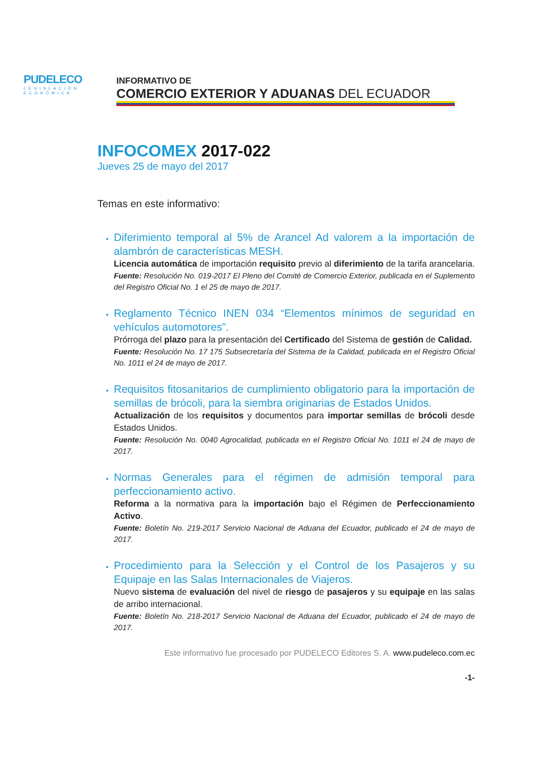PUDELECO
LEGISLACIÓN ECONÓMICA
INFORMATIVO DE
COMERCIO EXTERIOR Y ADUANAS DEL ECUADOR
INFOCOMEX 2017-022
Jueves 25 de mayo del 2017
Temas en este informativo:
Diferimiento temporal al 5% de Arancel Ad valorem a la importación de alambrón de características MESH.
Licencia automática de importación requisito previo al diferimiento de la tarifa arancelaria.
Fuente: Resolución No. 019-2017 El Pleno del Comité de Comercio Exterior, publicada en el Suplemento del Registro Oficial No. 1 el 25 de mayo de 2017.
Reglamento Técnico INEN 034 “Elementos mínimos de seguridad en vehículos automotores”.
Prórroga del plazo para la presentación del Certificado del Sistema de gestión de Calidad.
Fuente: Resolución No. 17 175 Subsecretaría del Sistema de la Calidad, publicada en el Registro Oficial No. 1011 el 24 de mayo de 2017.
Requisitos fitosanitarios de cumplimiento obligatorio para la importación de semillas de brócoli, para la siembra originarias de Estados Unidos.
Actualización de los requisitos y documentos para importar semillas de brócoli desde Estados Unidos.
Fuente: Resolución No. 0040 Agrocalidad, publicada en el Registro Oficial No. 1011 el 24 de mayo de 2017.
Normas Generales para el régimen de admisión temporal para perfeccionamiento activo.
Reforma a la normativa para la importación bajo el Régimen de Perfeccionamiento Activo.
Fuente: Boletín No. 219-2017 Servicio Nacional de Aduana del Ecuador, publicado el 24 de mayo de 2017.
Procedimiento para la Selección y el Control de los Pasajeros y su Equipaje en las Salas Internacionales de Viajeros.
Nuevo sistema de evaluación del nivel de riesgo de pasajeros y su equipaje en las salas de arribo internacional.
Fuente: Boletín No. 218-2017 Servicio Nacional de Aduana del Ecuador, publicado el 24 de mayo de 2017.
Este informativo fue procesado por PUDELECO Editores S. A. www.pudeleco.com.ec
-1-